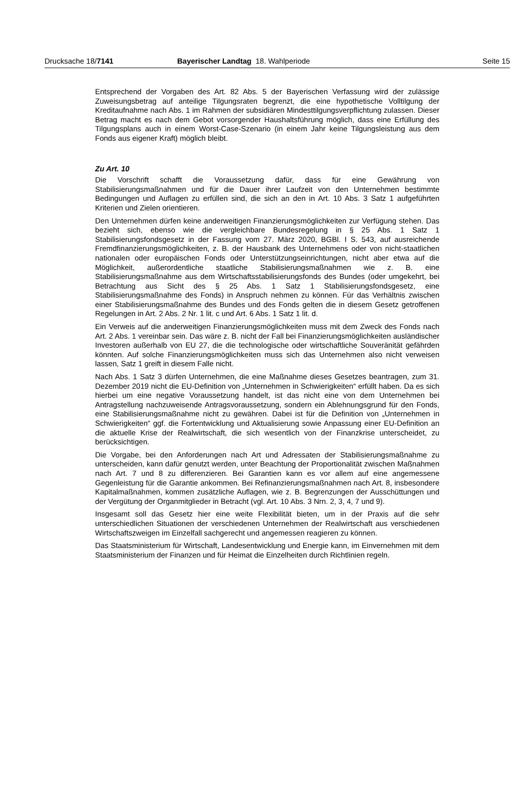Drucksache 18/7141 Bayerischer Landtag 18. Wahlperiode Seite 15
Entsprechend der Vorgaben des Art. 82 Abs. 5 der Bayerischen Verfassung wird der zulässige Zuweisungsbetrag auf anteilige Tilgungsraten begrenzt, die eine hypothetische Volltilgung der Kreditaufnahme nach Abs. 1 im Rahmen der subsidiären Mindesttilgungsverpflichtung zulassen. Dieser Betrag macht es nach dem Gebot vorsorgender Haushaltsführung möglich, dass eine Erfüllung des Tilgungsplans auch in einem Worst-Case-Szenario (in einem Jahr keine Tilgungsleistung aus dem Fonds aus eigener Kraft) möglich bleibt.
Zu Art. 10
Die Vorschrift schafft die Voraussetzung dafür, dass für eine Gewährung von Stabilisierungsmaßnahmen und für die Dauer ihrer Laufzeit von den Unternehmen bestimmte Bedingungen und Auflagen zu erfüllen sind, die sich an den in Art. 10 Abs. 3 Satz 1 aufgeführten Kriterien und Zielen orientieren.
Den Unternehmen dürfen keine anderweitigen Finanzierungsmöglichkeiten zur Verfügung stehen. Das bezieht sich, ebenso wie die vergleichbare Bundesregelung in § 25 Abs. 1 Satz 1 Stabilisierungsfondsgesetz in der Fassung vom 27. März 2020, BGBl. I S. 543, auf ausreichende Fremdfinanzierungsmöglichkeiten, z. B. der Hausbank des Unternehmens oder von nicht-staatlichen nationalen oder europäischen Fonds oder Unterstützungseinrichtungen, nicht aber etwa auf die Möglichkeit, außerordentliche staatliche Stabilisierungsmaßnahmen wie z. B. eine Stabilisierungsmaßnahme aus dem Wirtschaftsstabilisierungsfonds des Bundes (oder umgekehrt, bei Betrachtung aus Sicht des § 25 Abs. 1 Satz 1 Stabilisierungsfondsgesetz, eine Stabilisierungsmaßnahme des Fonds) in Anspruch nehmen zu können. Für das Verhältnis zwischen einer Stabilisierungsmaßnahme des Bundes und des Fonds gelten die in diesem Gesetz getroffenen Regelungen in Art. 2 Abs. 2 Nr. 1 lit. c und Art. 6 Abs. 1 Satz 1 lit. d.
Ein Verweis auf die anderweitigen Finanzierungsmöglichkeiten muss mit dem Zweck des Fonds nach Art. 2 Abs. 1 vereinbar sein. Das wäre z. B. nicht der Fall bei Finanzierungsmöglichkeiten ausländischer Investoren außerhalb von EU 27, die die technologische oder wirtschaftliche Souveränität gefährden könnten. Auf solche Finanzierungsmöglichkeiten muss sich das Unternehmen also nicht verweisen lassen, Satz 1 greift in diesem Falle nicht.
Nach Abs. 1 Satz 3 dürfen Unternehmen, die eine Maßnahme dieses Gesetzes beantragen, zum 31. Dezember 2019 nicht die EU-Definition von „Unternehmen in Schwierigkeiten“ erfüllt haben. Da es sich hierbei um eine negative Voraussetzung handelt, ist das nicht eine von dem Unternehmen bei Antragstellung nachzuweisende Antragsvoraussetzung, sondern ein Ablehnungsgrund für den Fonds, eine Stabilisierungsmaßnahme nicht zu gewähren. Dabei ist für die Definition von „Unternehmen in Schwierigkeiten“ ggf. die Fortentwicklung und Aktualisierung sowie Anpassung einer EU-Definition an die aktuelle Krise der Realwirtschaft, die sich wesentlich von der Finanzkrise unterscheidet, zu berücksichtigen.
Die Vorgabe, bei den Anforderungen nach Art und Adressaten der Stabilisierungsmaßnahme zu unterscheiden, kann dafür genutzt werden, unter Beachtung der Proportionalität zwischen Maßnahmen nach Art. 7 und 8 zu differenzieren. Bei Garantien kann es vor allem auf eine angemessene Gegenleistung für die Garantie ankommen. Bei Refinanzierungsmaßnahmen nach Art. 8, insbesondere Kapitalmaßnahmen, kommen zusätzliche Auflagen, wie z. B. Begrenzungen der Ausschüttungen und der Vergütung der Organmitglieder in Betracht (vgl. Art. 10 Abs. 3 Nrn. 2, 3, 4, 7 und 9).
Insgesamt soll das Gesetz hier eine weite Flexibilität bieten, um in der Praxis auf die sehr unterschiedlichen Situationen der verschiedenen Unternehmen der Realwirtschaft aus verschiedenen Wirtschaftszweigen im Einzelfall sachgerecht und angemessen reagieren zu können.
Das Staatsministerium für Wirtschaft, Landesentwicklung und Energie kann, im Einvernehmen mit dem Staatsministerium der Finanzen und für Heimat die Einzelheiten durch Richtlinien regeln.